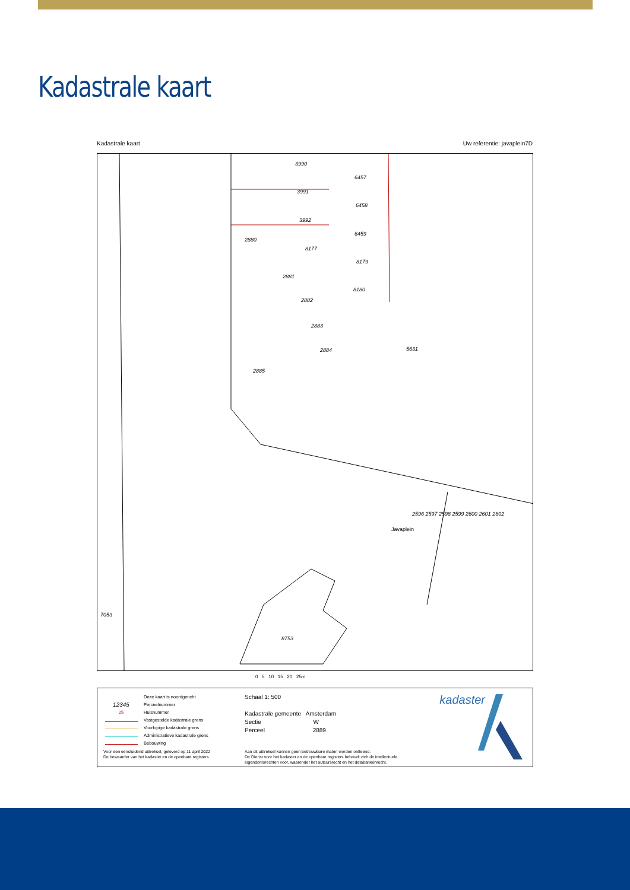Kadastrale kaart
Kadastrale kaart Uw referentie: javaplein7D
3990
6457
3991
6458
3992
6459
2880
8177
8179
2881
8180
2882
2883
2884
5631
2885
Javaplein
8753
7053
2596 2597 2598 2599 2600 2601 2602
0 5 10 15 20 25m
Deze kaart is noordgericht
12345 Perceelnummer
25 Huisnummer
Vastgestelde kadastrale grens
Voorlopige kadastrale grens
Administratieve kadastrale grens
Bebouwing
Schaal 1: 500
Kadastrale gemeente Amsterdam
Sectie W
Perceel 2889
Voor een eensluidend uittreksel, geleverd op 11 april 2022
De bewaarder van het kadaster en de openbare registers
Aan dit uittreksel kunnen geen betrouwbare maten worden ontleend.
De Dienst voor het kadaster en de openbare registers behoudt zich de intellectuele
eigendomsrechten voor, waaronder het auteursrecht en het databankenrecht.
kadaster